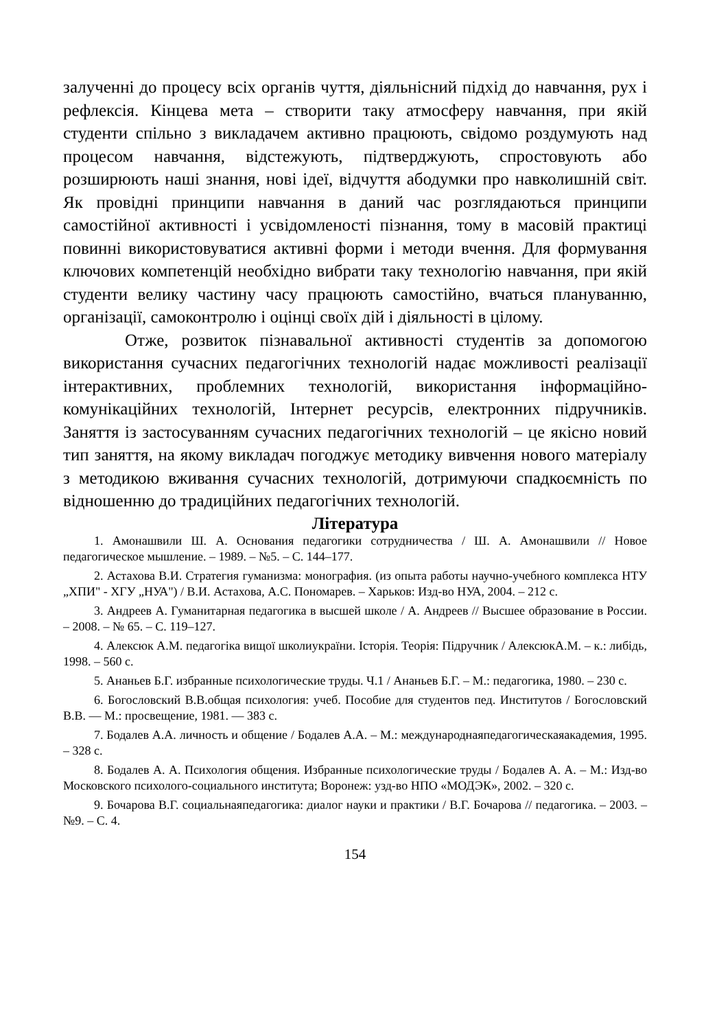залученні до процесу всіх органів чуття, діяльнісний підхід до навчання, рух і рефлексія. Кінцева мета – створити таку атмосферу навчання, при якій студенти спільно з викладачем активно працюють, свідомо роздумують над процесом навчання, відстежують, підтверджують, спростовують або розширюють наші знання, нові ідеї, відчуття абодумки про навколишній світ. Як провідні принципи навчання в даний час розглядаються принципи самостійної активності і усвідомленості пізнання, тому в масовій практиці повинні використовуватися активні форми і методи вчення. Для формування ключових компетенцій необхідно вибрати таку технологію навчання, при якій студенти велику частину часу працюють самостійно, вчаться плануванню, організації, самоконтролю і оцінці своїх дій і діяльності в цілому.
Отже, розвиток пізнавальної активності студентів за допомогою використання сучасних педагогічних технологій надає можливості реалізації інтерактивних, проблемних технологій, використання інформаційно-комунікаційних технологій, Інтернет ресурсів, електронних підручників. Заняття із застосуванням сучасних педагогічних технологій – це якісно новий тип заняття, на якому викладач погоджує методику вивчення нового матеріалу з методикою вживання сучасних технологій, дотримуючи спадкоємність по відношенню до традиційних педагогічних технологій.
Література
1. Амонашвили Ш. А. Основания педагогики сотрудничества / Ш. А. Амонашвили // Новое педагогическое мышление. – 1989. – №5. – С. 144–177.
2. Астахова В.И. Стратегия гуманизма: монография. (из опыта работы научно-учебного комплекса НТУ „ХПИ" - ХГУ „НУА") / В.И. Астахова, А.С. Пономарев. – Харьков: Изд-во НУА, 2004. – 212 с.
3. Андреев А. Гуманитарная педагогика в высшей школе / А. Андреев // Высшее образование в России. – 2008. – № 65. – С. 119–127.
4. Алексюк А.М. педагогіка вищої школиукраїни. Історія. Теорія: Підручник / АлексюкА.М. – к.: либідь, 1998. – 560 с.
5. Ананьев Б.Г. избранные психологические труды. Ч.1 / Ананьев Б.Г. – М.: педагогика, 1980. – 230 с.
6. Богословский В.В.общая психология: учеб. Пособие для студентов пед. Институтов / Богословский В.В. — М.: просвещение, 1981. — 383 с.
7. Бодалев А.А. личность и общение / Бодалев А.А. – М.: международнаяпедагогическаяакадемия, 1995. – 328 с.
8. Бодалев А. А. Психология общения. Избранные психологические труды / Бодалев А. А. – М.: Изд-во Московского психолого-социального института; Воронеж: узд-во НПО «МОДЭК», 2002. – 320 с.
9. Бочарова В.Г. социальнаяпедагогика: диалог науки и практики / В.Г. Бочарова // педагогика. – 2003. – №9. – С. 4.
154